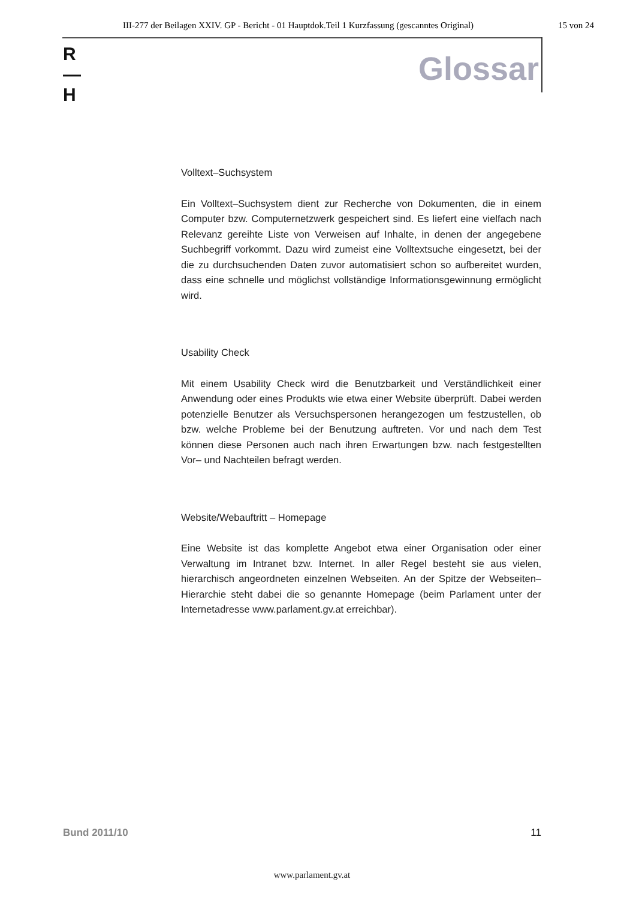III-277 der Beilagen XXIV. GP - Bericht - 01 Hauptdok.Teil 1 Kurzfassung (gescanntes Original) 15 von 24
R
—
H
Glossar
Volltext–Suchsystem
Ein Volltext–Suchsystem dient zur Recherche von Dokumenten, die in einem Computer bzw. Computernetzwerk gespeichert sind. Es liefert eine vielfach nach Relevanz gereihte Liste von Verweisen auf Inhalte, in denen der angegebene Suchbegriff vorkommt. Dazu wird zumeist eine Volltextsuche eingesetzt, bei der die zu durchsuchenden Daten zuvor automatisiert schon so aufbereitet wurden, dass eine schnelle und möglichst vollständige Informationsgewinnung ermöglicht wird.
Usability Check
Mit einem Usability Check wird die Benutzbarkeit und Verständlichkeit einer Anwendung oder eines Produkts wie etwa einer Website überprüft. Dabei werden potenzielle Benutzer als Versuchspersonen herangezogen um festzustellen, ob bzw. welche Probleme bei der Benutzung auftreten. Vor und nach dem Test können diese Personen auch nach ihren Erwartungen bzw. nach festgestellten Vor– und Nachteilen befragt werden.
Website/Webauftritt – Homepage
Eine Website ist das komplette Angebot etwa einer Organisation oder einer Verwaltung im Intranet bzw. Internet. In aller Regel besteht sie aus vielen, hierarchisch angeordneten einzelnen Webseiten. An der Spitze der Webseiten–Hierarchie steht dabei die so genannte Homepage (beim Parlament unter der Internetadresse www.parlament.gv.at erreichbar).
Bund 2011/10 11
www.parlament.gv.at